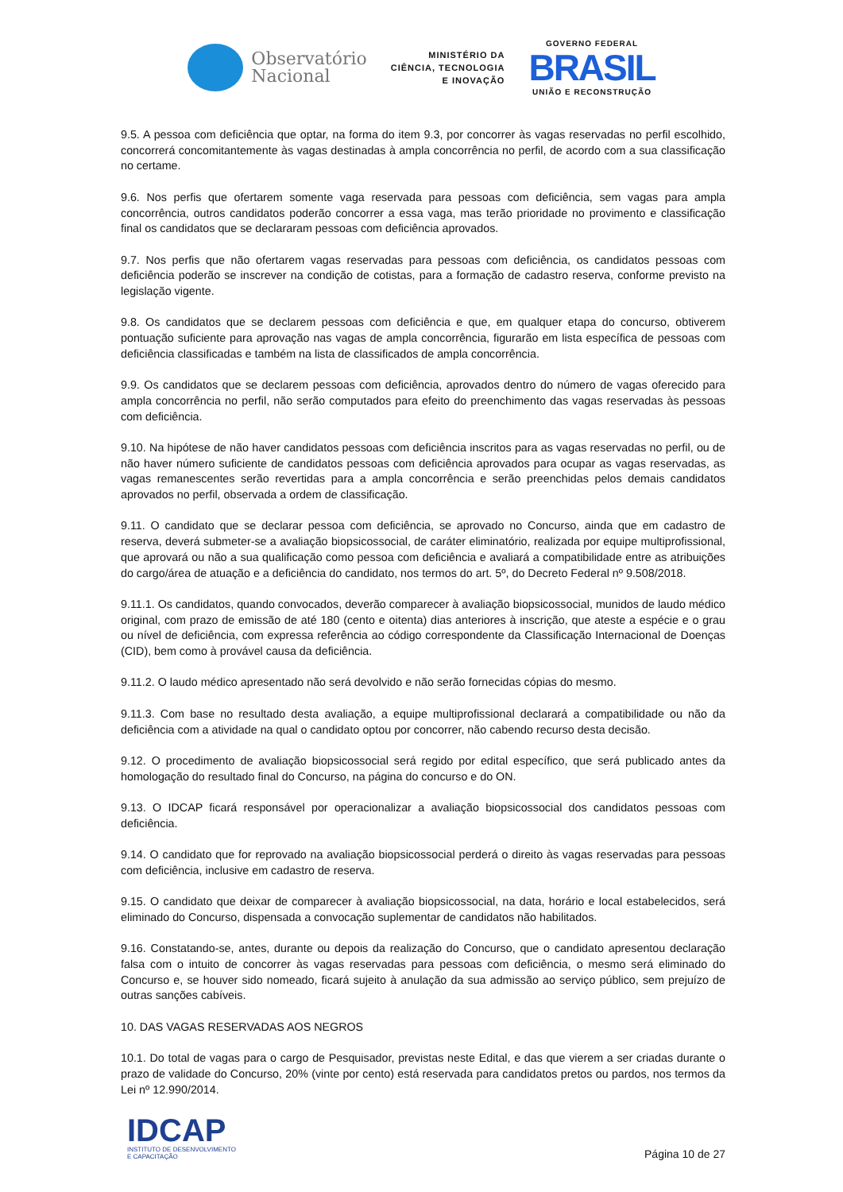Observatório
Nacional
MINISTÉRIO DA
CIÊNCIA, TECNOLOGIA
E INOVAÇÃO
GOVERNO FEDERAL
BRASIL
UNIÃO E RECONSTRUÇÃO
9.5. A pessoa com deficiência que optar, na forma do item 9.3, por concorrer às vagas reservadas no perfil escolhido, concorrerá concomitantemente às vagas destinadas à ampla concorrência no perfil, de acordo com a sua classificação no certame.
9.6. Nos perfis que ofertarem somente vaga reservada para pessoas com deficiência, sem vagas para ampla concorrência, outros candidatos poderão concorrer a essa vaga, mas terão prioridade no provimento e classificação final os candidatos que se declararam pessoas com deficiência aprovados.
9.7. Nos perfis que não ofertarem vagas reservadas para pessoas com deficiência, os candidatos pessoas com deficiência poderão se inscrever na condição de cotistas, para a formação de cadastro reserva, conforme previsto na legislação vigente.
9.8. Os candidatos que se declarem pessoas com deficiência e que, em qualquer etapa do concurso, obtiverem pontuação suficiente para aprovação nas vagas de ampla concorrência, figurarão em lista específica de pessoas com deficiência classificadas e também na lista de classificados de ampla concorrência.
9.9. Os candidatos que se declarem pessoas com deficiência, aprovados dentro do número de vagas oferecido para ampla concorrência no perfil, não serão computados para efeito do preenchimento das vagas reservadas às pessoas com deficiência.
9.10. Na hipótese de não haver candidatos pessoas com deficiência inscritos para as vagas reservadas no perfil, ou de não haver número suficiente de candidatos pessoas com deficiência aprovados para ocupar as vagas reservadas, as vagas remanescentes serão revertidas para a ampla concorrência e serão preenchidas pelos demais candidatos aprovados no perfil, observada a ordem de classificação.
9.11. O candidato que se declarar pessoa com deficiência, se aprovado no Concurso, ainda que em cadastro de reserva, deverá submeter-se a avaliação biopsicossocial, de caráter eliminatório, realizada por equipe multiprofissional, que aprovará ou não a sua qualificação como pessoa com deficiência e avaliará a compatibilidade entre as atribuições do cargo/área de atuação e a deficiência do candidato, nos termos do art. 5º, do Decreto Federal nº 9.508/2018.
9.11.1. Os candidatos, quando convocados, deverão comparecer à avaliação biopsicossocial, munidos de laudo médico original, com prazo de emissão de até 180 (cento e oitenta) dias anteriores à inscrição, que ateste a espécie e o grau ou nível de deficiência, com expressa referência ao código correspondente da Classificação Internacional de Doenças (CID), bem como à provável causa da deficiência.
9.11.2. O laudo médico apresentado não será devolvido e não serão fornecidas cópias do mesmo.
9.11.3. Com base no resultado desta avaliação, a equipe multiprofissional declarará a compatibilidade ou não da deficiência com a atividade na qual o candidato optou por concorrer, não cabendo recurso desta decisão.
9.12. O procedimento de avaliação biopsicossocial será regido por edital específico, que será publicado antes da homologação do resultado final do Concurso, na página do concurso e do ON.
9.13. O IDCAP ficará responsável por operacionalizar a avaliação biopsicossocial dos candidatos pessoas com deficiência.
9.14. O candidato que for reprovado na avaliação biopsicossocial perderá o direito às vagas reservadas para pessoas com deficiência, inclusive em cadastro de reserva.
9.15. O candidato que deixar de comparecer à avaliação biopsicossocial, na data, horário e local estabelecidos, será eliminado do Concurso, dispensada a convocação suplementar de candidatos não habilitados.
9.16. Constatando-se, antes, durante ou depois da realização do Concurso, que o candidato apresentou declaração falsa com o intuito de concorrer às vagas reservadas para pessoas com deficiência, o mesmo será eliminado do Concurso e, se houver sido nomeado, ficará sujeito à anulação da sua admissão ao serviço público, sem prejuízo de outras sanções cabíveis.
10. DAS VAGAS RESERVADAS AOS NEGROS
10.1. Do total de vagas para o cargo de Pesquisador, previstas neste Edital, e das que vierem a ser criadas durante o prazo de validade do Concurso, 20% (vinte por cento) está reservada para candidatos pretos ou pardos, nos termos da Lei nº 12.990/2014.
IDCAP
INSTITUTO DE DESENVOLVIMENTO
E CAPACITAÇÃO
Página 10 de 27